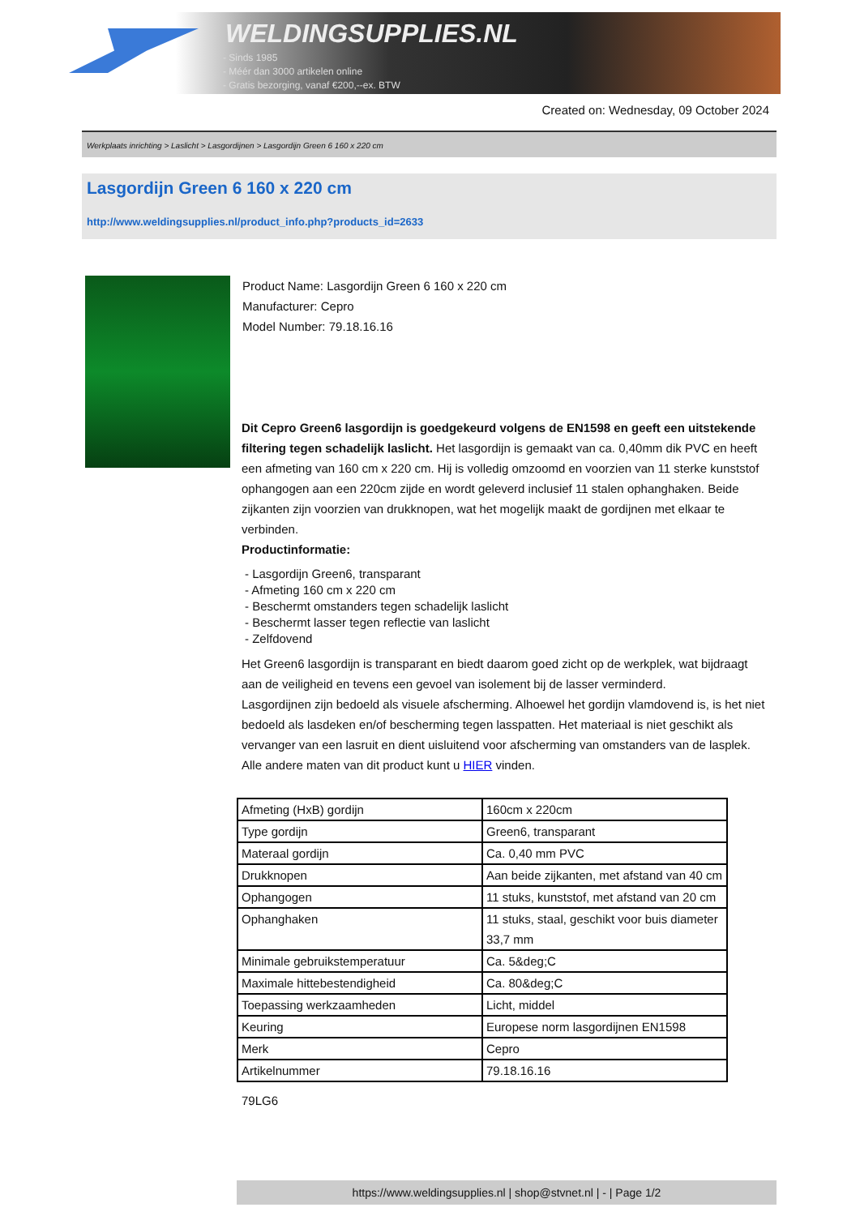WELDINGSUPPLIES.NL
- Sinds 1985
- Méér dan 3000 artikelen online
- Gratis bezorging, vanaf €200,--ex. BTW
Created on: Wednesday, 09 October 2024
Werkplaats inrichting > Laslicht > Lasgordijnen > Lasgordijn Green 6 160 x 220 cm
Lasgordijn Green 6 160 x 220 cm
http://www.weldingsupplies.nl/product_info.php?products_id=2633
Product Name: Lasgordijn Green 6 160 x 220 cm
Manufacturer: Cepro
Model Number: 79.18.16.16
Dit Cepro Green6 lasgordijn is goedgekeurd volgens de EN1598 en geeft een uitstekende filtering tegen schadelijk laslicht. Het lasgordijn is gemaakt van ca. 0,40mm dik PVC en heeft een afmeting van 160 cm x 220 cm. Hij is volledig omzoomd en voorzien van 11 sterke kunststof ophangogen aan een 220cm zijde en wordt geleverd inclusief 11 stalen ophanghaken. Beide zijkanten zijn voorzien van drukknopen, wat het mogelijk maakt de gordijnen met elkaar te verbinden.
Productinformatie:
- Lasgordijn Green6, transparant
- Afmeting 160 cm x 220 cm
- Beschermt omstanders tegen schadelijk laslicht
- Beschermt lasser tegen reflectie van laslicht
- Zelfdovend
Het Green6 lasgordijn is transparant en biedt daarom goed zicht op de werkplek, wat bijdraagt aan de veiligheid en tevens een gevoel van isolement bij de lasser verminderd.
Lasgordijnen zijn bedoeld als visuele afscherming. Alhoewel het gordijn vlamdovend is, is het niet bedoeld als lasdeken en/of bescherming tegen lasspatten. Het materiaal is niet geschikt als vervanger van een lasruit en dient uisluitend voor afscherming van omstanders van de lasplek.
Alle andere maten van dit product kunt u HIER vinden.
| Afmeting (HxB) gordijn | 160cm x 220cm |
| Type gordijn | Green6, transparant |
| Materaal gordijn | Ca. 0,40 mm PVC |
| Drukknopen | Aan beide zijkanten, met afstand van 40 cm |
| Ophangogen | 11 stuks, kunststof, met afstand van 20 cm |
| Ophanghaken | 11 stuks, staal, geschikt voor buis diameter 33,7 mm |
| Minimale gebruikstemperatuur | Ca. 5&deg;C |
| Maximale hittebestendigheid | Ca. 80&deg;C |
| Toepassing werkzaamheden | Licht, middel |
| Keuring | Europese norm lasgordijnen EN1598 |
| Merk | Cepro |
| Artikelnummer | 79.18.16.16 |
79LG6
https://www.weldingsupplies.nl | shop@stvnet.nl | - | Page 1/2